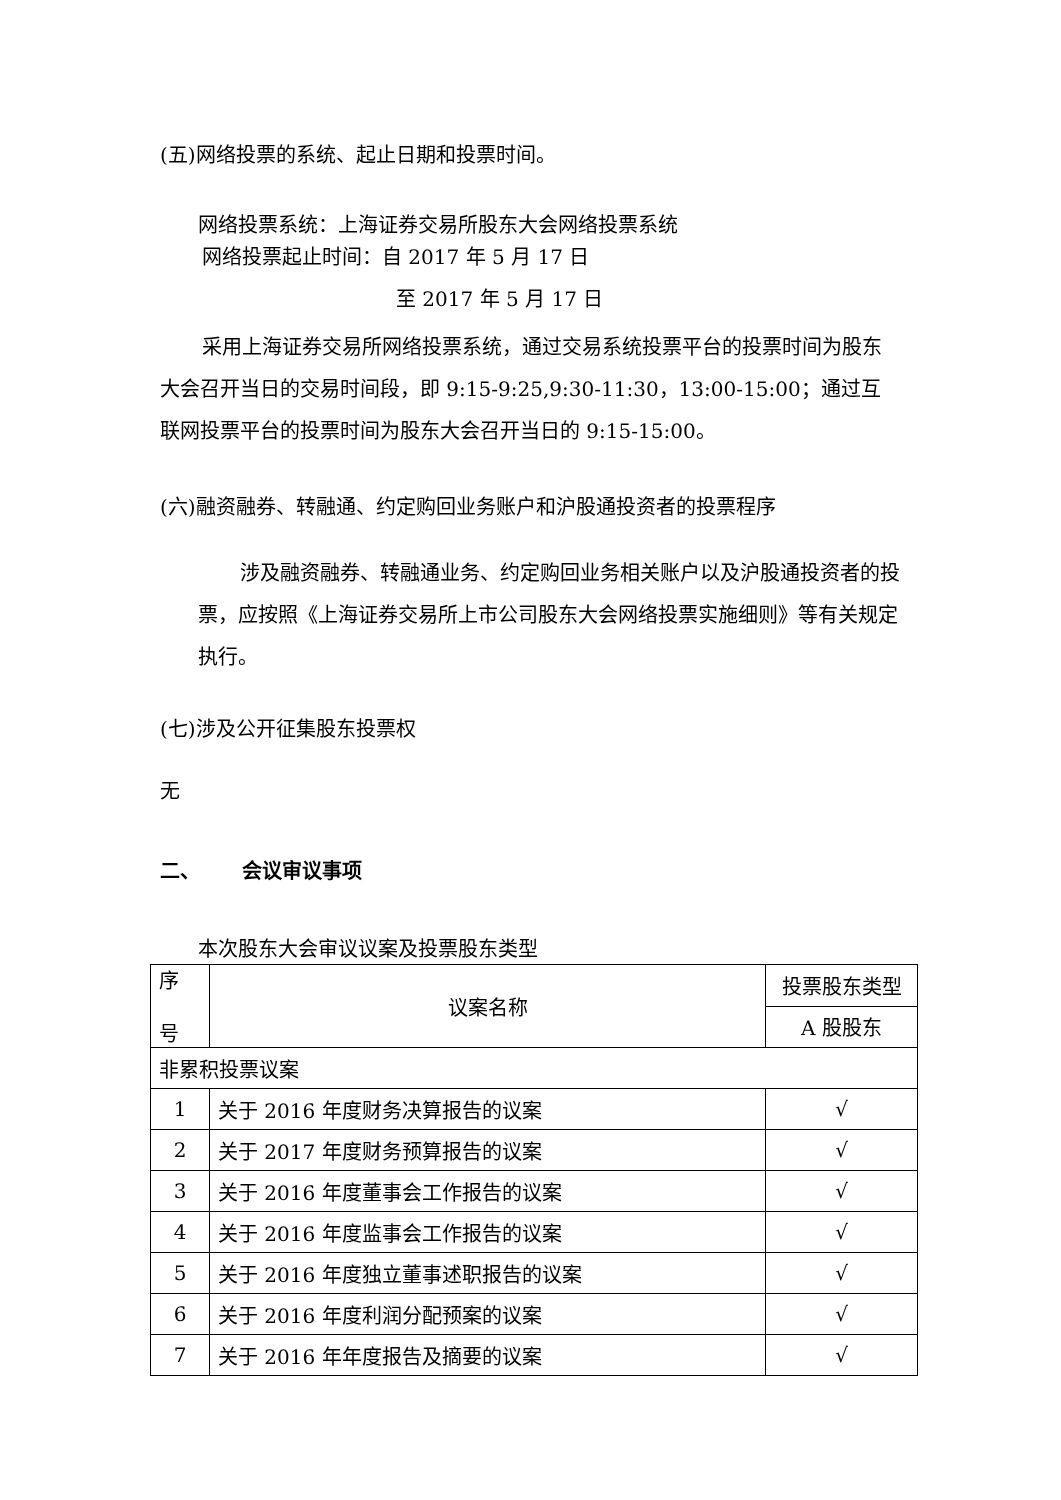(五)网络投票的系统、起止日期和投票时间。
网络投票系统：上海证券交易所股东大会网络投票系统
网络投票起止时间：自 2017 年 5 月 17 日
至 2017 年 5 月 17 日
采用上海证券交易所网络投票系统，通过交易系统投票平台的投票时间为股东大会召开当日的交易时间段，即 9:15-9:25,9:30-11:30，13:00-15:00；通过互联网投票平台的投票时间为股东大会召开当日的 9:15-15:00。
(六)融资融券、转融通、约定购回业务账户和沪股通投资者的投票程序
涉及融资融券、转融通业务、约定购回业务相关账户以及沪股通投资者的投票，应按照《上海证券交易所上市公司股东大会网络投票实施细则》等有关规定执行。
(七)涉及公开征集股东投票权
无
二、 会议审议事项
本次股东大会审议议案及投票股东类型
| 序 号 | 议案名称 | 投票股东类型 |
| | | A 股股东 |
| 非累积投票议案 | | |
| 1 | 关于 2016 年度财务决算报告的议案 | √ |
| 2 | 关于 2017 年度财务预算报告的议案 | √ |
| 3 | 关于 2016 年度董事会工作报告的议案 | √ |
| 4 | 关于 2016 年度监事会工作报告的议案 | √ |
| 5 | 关于 2016 年度独立董事述职报告的议案 | √ |
| 6 | 关于 2016 年度利润分配预案的议案 | √ |
| 7 | 关于 2016 年年度报告及摘要的议案 | √ |